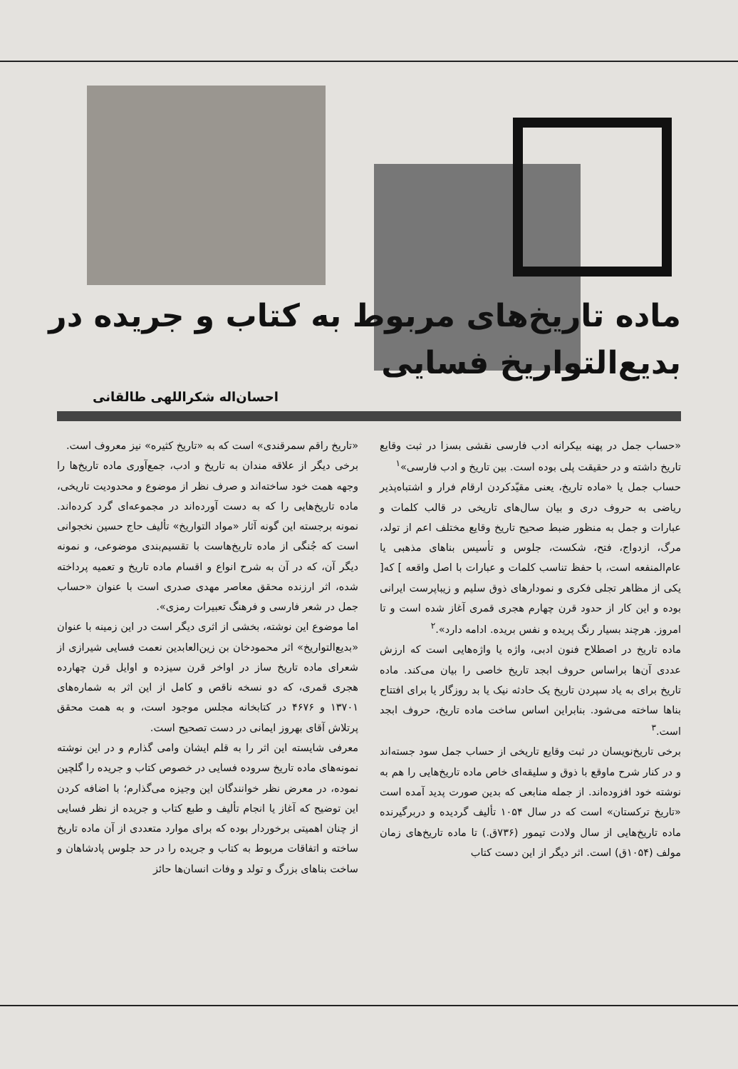ماده تاریخ‌های مربوط به کتاب و جریده در بدیع‌التواریخ فسایی
احسان‌اله شکراللهی طالقانی
«حساب جمل در پهنه بیکرانه ادب فارسی نقشی بسزا در ثبت وقایع تاریخ داشته و در حقیقت پلی بوده است. بین تاریخ و ادب فارسی»<sup>۱</sup>
حساب جمل یا «ماده تاریخ، یعنی مقیّدکردن ارقام فرار و اشتباه‌پذیر ریاضی به حروف دری و بیان سال‌های تاریخی در قالب کلمات و عبارات و جمل به منظور ضبط صحیح تاریخ وقایع مختلف اعم از تولد، مرگ، ازدواج، فتح، شکست، جلوس و تأسیس بناهای مذهبی یا عام‌المنفعه است، با حفظ تناسب کلمات و عبارات با اصل واقعه ] که[ یکی از مظاهر تجلی فکری و نمودارهای ذوق سلیم و زیباپرست ایرانی بوده و این کار از حدود قرن چهارم هجری قمری آغاز شده است و تا امروز. هرچند بسیار رنگ پریده و نفس بریده. ادامه دارد».<sup>۲</sup>
ماده تاریخ در اصطلاح فنون ادبی، واژه یا واژه‌هایی است که ارزش عددی آن‌ها براساس حروف ابجد تاریخ خاصی را بیان می‌کند. ماده تاریخ برای به یاد سپردن تاریخ یک حادثه نیک یا بد روزگار یا برای افتتاح بناها ساخته می‌شود. بنابراین اساس ساخت ماده تاریخ، حروف ابجد است.<sup>۳</sup>
برخی تاریخ‌نویسان در ثبت وقایع تاریخی از حساب جمل سود جسته‌اند و در کنار شرح ماوقع با ذوق و سلیقه‌ای خاص ماده تاریخ‌هایی را هم به نوشته خود افزوده‌اند. از جمله منابعی که بدین صورت پدید آمده است «تاریخ ترکستان» است که در سال ۱۰۵۴ تألیف گردیده و دربرگیرنده ماده تاریخ‌هایی از سال ولادت تیمور (۷۳۶ق.) تا ماده تاریخ‌های زمان مولف (۱۰۵۴ق) است. اثر دیگر از این دست کتاب
«تاریخ راقم سمرقندی» است که به «تاریخ کثیره» نیز معروف است.
برخی دیگر از علاقه مندان به تاریخ و ادب، جمع‌آوری ماده تاریخ‌ها را وجهه همت خود ساخته‌اند و صرف نظر از موضوع و محدودیت تاریخی، ماده تاریخ‌هایی را که به دست آورده‌اند در مجموعه‌ای گرد کرده‌اند. نمونه برجسته این گونه آثار «مواد التواریخ» تألیف حاج حسین نخجوانی است که جُنگی از ماده تاریخ‌هاست با تقسیم‌بندی موضوعی، و نمونه دیگر آن، که در آن به شرح انواع و اقسام ماده تاریخ و تعمیه پرداخته شده، اثر ارزنده محقق معاصر مهدی صدری است با عنوان «حساب جمل در شعر فارسی و فرهنگ تعبیرات رمزی».
اما موضوع این نوشته، بخشی از اثری دیگر است در این زمینه با عنوان «بدیع‌التواریخ» اثر محمودخان بن زین‌العابدین نعمت فسایی شیرازی از شعرای ماده تاریخ ساز در اواخر قرن سیزده و اوایل قرن چهارده هجری قمری، که دو نسخه ناقص و کامل از این اثر به شماره‌های ۱۳۷۰۱ و ۴۶۷۶ در کتابخانه مجلس موجود است، و به همت محقق پرتلاش آقای بهروز ایمانی در دست تصحیح است.
معرفی شایسته این اثر را به قلم ایشان وامی گذارم و در این نوشته نمونه‌های ماده تاریخ سروده فسایی در خصوص کتاب و جریده را گلچین نموده، در معرض نظر خوانندگان این وجیزه می‌گذارم؛ با اضافه کردن این توضیح که آغاز یا انجام تألیف و طبع کتاب و جریده از نظر فسایی از چنان اهمیتی برخوردار بوده که برای موارد متعددی از آن ماده تاریخ ساخته و اتفاقات مربوط به کتاب و جریده را در حد جلوس پادشاهان و ساخت بناهای بزرگ و تولد و وفات انسان‌ها حائز